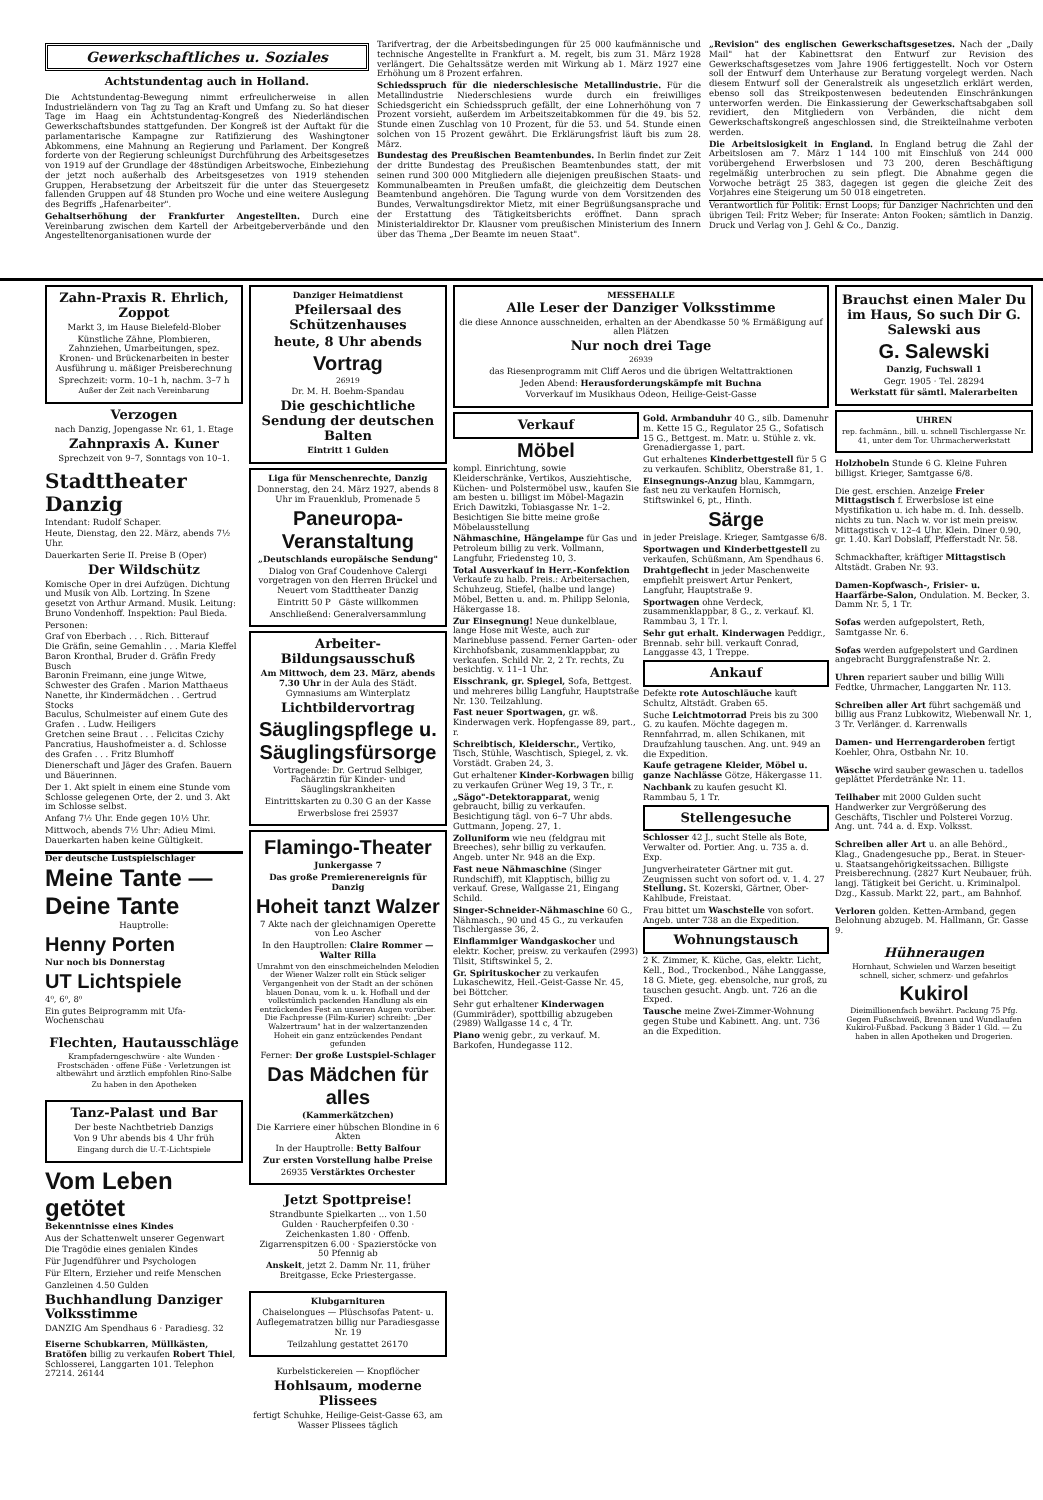Gewerkschaftliches u. Soziales
Achtstundentag auch in Holland.
Die Achtstundentag-Bewegung nimmt erfreulicherweise in allen Industrieländern von Tag zu Tag an Kraft und Umfang zu. So hat dieser Tage im Haag ein Achtstundentag-Kongreß des Niederländischen Gewerkschaftsbundes stattgefunden. Der Kongreß ist der Auftakt für die parlamentarische Kampagne zur Ratifizierung des Washingtoner Abkommens, eine Mahnung an Regierung und Parlament. Der Kongreß forderte von der Regierung schleunigst Durchführung des Arbeitsgesetzes von 1919 auf der Grundlage der 48stündigen Arbeitswoche, Einbeziehung der jetzt noch außerhalb des Arbeitsgesetzes von 1919 stehenden Gruppen, Herabsetzung der Arbeitszeit für die unter das Steuergesetz fallenden Gruppen auf 48 Stunden pro Woche und eine weitere Auslegung des Begriffs „Hafenarbeiter".
Gehaltserhöhung der Frankfurter Angestellten. Durch eine Vereinbarung zwischen dem Kartell der Arbeitgeberverbände und den Angestelltenorganisationen wurde der
Tarifvertrag, der die Arbeitsbedingungen für 25 000 kaufmännische und technische Angestellte in Frankfurt a. M. regelt, bis zum 31. März 1928 verlängert. Die Gehaltssätze werden mit Wirkung ab 1. März 1927 eine Erhöhung um 8 Prozent erfahren.
Schiedsspruch für die niederschlesische Metallindustrie. Für die Metallindustrie Niederschlesiens wurde durch ein freiwilliges Schiedsgericht ein Schiedsspruch gefällt, der eine Lohnerhöhung von 7 Prozent vorsieht, außerdem im Arbeitszeitabkommen für die 49. bis 52. Stunde einen Zuschlag von 10 Prozent, für die 53. und 54. Stunde einen solchen von 15 Prozent gewährt. Die Erklärungsfrist läuft bis zum 28. März.
Bundestag des Preußischen Beamtenbundes. In Berlin findet zur Zeit der dritte Bundestag des Preußischen Beamtenbundes statt, der mit seinen rund 300 000 Mitgliedern alle diejenigen preußischen Staats- und Kommunalbeamten in Preußen umfaßt, die gleichzeitig dem Deutschen Beamtenbund angehören. Die Tagung wurde von dem Vorsitzenden des Bundes, Verwaltungsdirektor Mietz, mit einer Begrüßungsansprache und der Erstattung des Tätigkeitsberichts eröffnet. Dann sprach Ministerialdirektor Dr. Klausner vom preußischen Ministerium des Innern über das Thema „Der Beamte im neuen Staat".
„Revision" des englischen Gewerkschaftsgesetzes. Nach der „Daily Mail" hat der Kabinettsrat den Entwurf zur Revision des Gewerkschaftsgesetzes vom Jahre 1906 fertiggestellt. Noch vor Ostern soll der Entwurf dem Unterhause zur Beratung vorgelegt werden. Nach diesem Entwurf soll der Generalstreik als ungesetzlich erklärt werden, ebenso soll das Streikpostenwesen bedeutenden Einschränkungen unterworfen werden. Die Einkassierung der Gewerkschaftsabgaben soll revidiert, den Mitgliedern von Verbänden, die nicht dem Gewerkschaftskongreß angeschlossen sind, die Streikteilnahme verboten werden.
Die Arbeitslosigkeit in England. In England betrug die Zahl der Arbeitslosen am 7. März 1 144 100 mit Einschluß von 244 000 vorübergehend Erwerbslosen und 73 200, deren Beschäftigung regelmäßig unterbrochen zu sein pflegt. Die Abnahme gegen die Vorwoche beträgt 25 383, dagegen ist gegen die gleiche Zeit des Vorjahres eine Steigerung um 50 018 eingetreten.
Verantwortlich für Politik: Ernst Loops; für Danziger Nachrichten und den übrigen Teil: Fritz Weber; für Inserate: Anton Fooken; sämtlich in Danzig. Druck und Verlag von J. Gehl & Co., Danzig.
Zahn-Praxis R. Ehrlich, Zoppot
Markt 3, im Hause Bielefeld-Blober
Künstliche Zähne, Plombieren, Zahnziehen, Umarbeitungen, spez. Kronen- und Brückenarbeiten in bester Ausführung u. mäßiger Preisberechnung
Sprechzeit: vorm. 10–1 h, nachm. 3–7 h
Außer der Zeit nach Vereinbarung
Verzogen
nach Danzig, Jopengasse Nr. 61, 1. Etage
Zahnpraxis A. Kuner
Sprechzeit von 9–7, Sonntags von 10–1.
Stadttheater Danzig
Intendant: Rudolf Schaper.
Heute, Dienstag, den 22. März, abends 7½ Uhr.
Dauerkarten Serie II. Preise B (Oper)
Der Wildschütz
Komische Oper in drei Aufzügen. Dichtung und Musik von Alb. Lortzing. In Szene gesetzt von Arthur Armand. Musik. Leitung: Bruno Vondenhoff. Inspektion: Paul Bieda.
Personen:
Graf von Eberbach . . . Rich. Bitterauf
Die Gräfin, seine Gemahlin . . . Maria Kleffel
Baron Kronthal, Bruder d. Gräfin Fredy Busch
Baronin Freimann, eine junge Witwe, Schwester des Grafen . Marion Matthaeus
Nanette, ihr Kindermädchen . . Gertrud Stocks
Baculus, Schulmeister auf einem Gute des Grafen . . Ludw. Heiligers
Gretchen seine Braut . . . Felicitas Czichy
Pancratius, Haushofmeister a. d. Schlosse des Grafen . . . Fritz Blumhoff
Dienerschaft und Jäger des Grafen. Bauern und Bäuerinnen.
Der 1. Akt spielt in einem eine Stunde vom Schlosse gelegenen Orte, der 2. und 3. Akt im Schlosse selbst.
Anfang 7½ Uhr. Ende gegen 10½ Uhr.
Mittwoch, abends 7½ Uhr: Adieu Mimi. Dauerkarten haben keine Gültigkeit.
Der deutsche Lustspielschlager
Meine Tante — Deine Tante
Hauptrolle:
Henny Porten
Nur noch bis Donnerstag
UT Lichtspiele
4⁰, 6⁰, 8⁰
Ein gutes Beiprogramm mit Ufa-Wochenschau
Flechten, Hautausschläge
Krampfaderngeschwüre · alte Wunden · Frostschäden · offene Füße · Verletzungen ist altbewährt und ärztlich empfohlen Rino-Salbe
Zu haben in den Apotheken
Tanz-Palast und Bar
Der beste Nachtbetrieb Danzigs
Von 9 Uhr abends bis 4 Uhr früh
Eingang durch die U.-T.-Lichtspiele
Vom Leben getötet
Bekenntnisse eines Kindes
Aus der Schattenwelt unserer Gegenwart
Die Tragödie eines genialen Kindes
Für Jugendführer und Psychologen
Für Eltern, Erzieher und reife Menschen
Ganzleinen 4.50 Gulden
Buchhandlung Danziger Volksstimme
DANZIG Am Spendhaus 6 · Paradiesg. 32
Eiserne Schubkarren, Müllkästen, Bratöfen billig zu verkaufen Robert Thiel, Schlosserei, Langgarten 101. Telephon 27214. 26144
Danziger Heimatdienst
Pfeilersaal des Schützenhauses
heute, 8 Uhr abends
Vortrag
26919
Dr. M. H. Boehm-Spandau
Die geschichtliche Sendung der deutschen Balten
Eintritt 1 Gulden
Liga für Menschenrechte, Danzig
Donnerstag, den 24. März 1927, abends 8 Uhr im Frauenklub, Promenade 5
Paneuropa-Veranstaltung
„Deutschlands europäische Sendung"
Dialog von Graf Coudenhove Calergi vorgetragen von den Herren Brückel und Neuert vom Stadttheater Danzig
Eintritt 50 P Gäste willkommen
Anschließend: Generalversammlung
Arbeiter-Bildungsausschuß
Am Mittwoch, dem 23. März, abends 7.30 Uhr in der Aula des Städt. Gymnasiums am Winterplatz
Lichtbildervortrag
Säuglingspflege u. Säuglingsfürsorge
Vortragende: Dr. Gertrud Selbiger, Fachärztin für Kinder- und Säuglingskrankheiten
Eintrittskarten zu 0.30 G an der Kasse
Erwerbslose frei 25937
Flamingo-Theater
Junkergasse 7
Das große Premierenereignis für Danzig
Hoheit tanzt Walzer
7 Akte nach der gleichnamigen Operette von Leo Ascher
In den Hauptrollen: Claire Rommer — Walter Rilla
Umrahmt von den einschmeichelnden Melodien der Wiener Walzer rollt ein Stück seliger Vergangenheit von der Stadt an der schönen blauen Donau, vom k. u. k. Hofball und der volkstümlich packenden Handlung als ein entzückendes Fest an unseren Augen vorüber. Die Fachpresse (Film-Kurier) schreibt: „Der Walzertraum" hat in der walzertanzenden Hoheit ein ganz entzückendes Pendant gefunden
Ferner: Der große Lustspiel-Schlager
Das Mädchen für alles
(Kammerkätzchen)
Die Karriere einer hübschen Blondine in 6 Akten
In der Hauptrolle: Betty Balfour
Zur ersten Vorstellung halbe Preise
26935 Verstärktes Orchester
Jetzt Spottpreise!
Strandbunte Spielkarten ... von 1.50 Gulden · Raucherpfeifen 0.30 · Zeichenkasten 1.80 · Offenb. Zigarrenspitzen 6.00 · Spazierstöcke von 50 Pfennig ab
Anskeit, jetzt 2. Damm Nr. 11, früher Breitgasse, Ecke Priestergasse.
Klubgarnituren
Chaiselongues — Plüschsofas Patent- u. Auflegematratzen billig nur Paradiesgasse Nr. 19
Teilzahlung gestattet 26170
Kurbelstickereien — Knopflöcher
Hohlsaum, moderne Plissees
fertigt Schuhke, Heilige-Geist-Gasse 63, am Wasser Plissees täglich
MESSEHALLE
Alle Leser der Danziger Volksstimme
die diese Annonce ausschneiden, erhalten an der Abendkasse 50 % Ermäßigung auf allen Plätzen
Nur noch drei Tage
26939
das Riesenprogramm mit Cliff Aeros und die übrigen Weltattraktionen
Jeden Abend: Herausforderungskämpfe mit Buchna
Vorverkauf im Musikhaus Odeon, Heilige-Geist-Gasse
Verkauf
Möbel
kompl. Einrichtung, sowie Kleiderschränke, Vertikos, Ausziehtische, Küchen- und Polstermöbel usw., kaufen Sie am besten u. billigst im Möbel-Magazin Erich Dawitzki, Tobiasgasse Nr. 1–2. Besichtigen Sie bitte meine große Möbelausstellung
Nähmaschine, Hängelampe für Gas und Petroleum billig zu verk. Vollmann, Langfuhr, Friedensteg 10, 3.
Total Ausverkauf in Herr.-Konfektion Verkaufe zu halb. Preis.: Arbeitersachen, Schuhzeug, Stiefel, (halbe und lange) Möbel, Betten u. and. m. Philipp Selonia, Häkergasse 18.
Zur Einsegnung! Neue dunkelblaue, lange Hose mit Weste, auch zur Marinebluse passend. Ferner Garten- oder Kirchhofsbank, zusammenklappbar, zu verkaufen. Schild Nr. 2, 2 Tr. rechts, Zu besichtig. v. 11–1 Uhr.
Eisschrank, gr. Spiegel, Sofa, Bettgest. und mehreres billig Langfuhr, Hauptstraße Nr. 130. Teilzahlung.
Fast neuer Sportwagen, gr. wß. Kinderwagen verk. Hopfengasse 89, part., r.
Schreibtisch, Kleiderschr., Vertiko, Tisch, Stühle, Waschtisch, Spiegel, z. vk. Vorstädt. Graben 24, 3.
Gut erhaltener Kinder-Korbwagen billig zu verkaufen Grüner Weg 19, 3 Tr., r.
„Sägo"-Detektorapparat, wenig gebraucht, billig zu verkaufen. Besichtigung tägl. von 6–7 Uhr abds. Guttmann, Jopeng. 27, 1.
Zolluniform wie neu (feldgrau mit Breeches), sehr billig zu verkaufen. Angeb. unter Nr. 948 an die Exp.
Fast neue Nähmaschine (Singer Rundschiff), mit Klapptisch, billig zu verkauf. Grese, Wallgasse 21, Eingang Schild.
Singer-Schneider-Nähmaschine 60 G., Nähmasch., 90 und 45 G., zu verkaufen Tischlergasse 36, 2.
Einflammiger Wandgaskocher und elektr. Kocher, preisw. zu verkaufen (2993) Tilsit, Stiftswinkel 5, 2.
Gr. Spirituskocher zu verkaufen Lukaschewitz, Heil.-Geist-Gasse Nr. 45, bei Böttcher.
Sehr gut erhaltener Kinderwagen (Gummiräder), spottbillig abzugeben (2989) Wallgasse 14 c, 4 Tr.
Piano wenig gebr., zu verkauf. M. Barkofen, Hundegasse 112.
Gold. Armbanduhr 40 G., silb. Damenuhr m. Kette 15 G., Regulator 25 G., Sofatisch 15 G., Bettgest. m. Matr. u. Stühle z. vk. Grenadiergasse 1, part.
Gut erhaltenes Kinderbettgestell für 5 G zu verkaufen. Schiblitz, Oberstraße 81, 1.
Einsegnungs-Anzug blau, Kammgarn, fast neu zu verkaufen Hornisch, Stiftswinkel 6, pt., Hinth.
Särge
in jeder Preislage. Krieger, Samtgasse 6/8.
Sportwagen und Kinderbettgestell zu verkaufen, Schüßmann, Am Spendhaus 6.
Drahtgeflecht in jeder Maschenweite empfiehlt preiswert Artur Penkert, Langfuhr, Hauptstraße 9.
Sportwagen ohne Verdeck, zusammenklappbar, 8 G., z. verkauf. Kl. Rammbau 3, 1 Tr. l.
Sehr gut erhalt. Kinderwagen Peddigr., Brennab. sehr bill. verkauft Conrad, Langgasse 43, 1 Treppe.
Ankauf
Defekte rote Autoschläuche kauft Schultz, Altstädt. Graben 65.
Suche Leichtmotorrad Preis bis zu 300 G. zu kaufen. Möchte dagegen m. Rennfahrrad, m. allen Schikanen, mit Draufzahlung tauschen. Ang. unt. 949 an die Expedition.
Kaufe getragene Kleider, Möbel u. ganze Nachlässe Götze, Häkergasse 11.
Nachbank zu kaufen gesucht Kl. Rammbau 5, 1 Tr.
Stellengesuche
Schlosser 42 J., sucht Stelle als Bote, Verwalter od. Portier. Ang. u. 735 a. d. Exp.
Jungverheirateter Gärtner mit gut. Zeugnissen sucht von sofort od. v. 1. 4. 27 Stellung. St. Kozerski, Gärtner, Ober-Kahlbude, Freistaat.
Frau bittet um Waschstelle von sofort. Angeb. unter 738 an die Expedition.
Wohnungstausch
2 K. Zimmer, K. Küche, Gas, elektr. Licht, Kell., Bod., Trockenbod., Nähe Langgasse, 18 G. Miete, geg. ebensolche, nur groß, zu tauschen gesucht. Angb. unt. 726 an die Exped.
Tausche meine Zwei-Zimmer-Wohnung gegen Stube und Kabinett. Ang. unt. 736 an die Expedition.
Brauchst einen Maler Du im Haus, So such Dir G. Salewski aus
G. Salewski
Danzig, Fuchswall 1
Gegr. 1905 · Tel. 28294
Werkstatt für sämtl. Malerarbeiten
UHREN
rep. fachmänn., bill. u. schnell Tischlergasse Nr. 41, unter dem Tor. Uhrmacherwerkstatt
Holzhobeln Stunde 6 G. Kleine Fuhren billigst. Krieger, Samtgasse 6/8.
Die gest. erschien. Anzeige Freier Mittagstisch f. Erwerbslose ist eine Mystifikation u. ich habe m. d. Inh. desselb. nichts zu tun. Nach w. vor ist mein preisw. Mittagstisch v. 12–4 Uhr. Klein. Diner 0.90, gr. 1.40. Karl Dobslaff, Pfefferstadt Nr. 58.
Schmackhafter, kräftiger Mittagstisch Altstädt. Graben Nr. 93.
Damen-Kopfwasch-, Frisier- u. Haarfärbe-Salon, Ondulation. M. Becker, 3. Damm Nr. 5, 1 Tr.
Sofas werden aufgepolstert, Reth, Samtgasse Nr. 6.
Sofas werden aufgepolstert und Gardinen angebracht Burggrafenstraße Nr. 2.
Uhren repariert sauber und billig Willi Fedtke, Uhrmacher, Langgarten Nr. 113.
Schreiben aller Art führt sachgemäß und billig aus Franz Lubkowitz, Wiebenwall Nr. 1, 3 Tr. Verlänger. d. Karrenwalls
Damen- und Herrengarderoben fertigt Koehler, Ohra, Ostbahn Nr. 10.
Wäsche wird sauber gewaschen u. tadellos geplättet Pferdetränke Nr. 11.
Teilhaber mit 2000 Gulden sucht Handwerker zur Vergrößerung des Geschäfts, Tischler und Polsterei Vorzug. Ang. unt. 744 a. d. Exp. Volksst.
Schreiben aller Art u. an alle Behörd., Klag., Gnadengesuche pp., Berat. in Steuer- u. Staatsangehörigkeitssachen. Billigste Preisberechnung. (2827 Kurt Neubauer, früh. langj. Tätigkeit bei Gericht. u. Kriminalpol. Dzg., Kassub. Markt 22, part., am Bahnhof.
Verloren golden. Ketten-Armband, gegen Belohnung abzugeb. M. Hallmann, Gr. Gasse 9.
Hühneraugen
Hornhaut, Schwielen und Warzen beseitigt schnell, sicher, schmerz- und gefahrlos
Kukirol
Dieimillionenfach bewährt. Packung 75 Pfg. Gegen Fußschweiß, Brennen und Wundlaufen Kukirol-Fußbad. Packung 3 Bäder 1 Gld. — Zu haben in allen Apotheken und Drogerien.